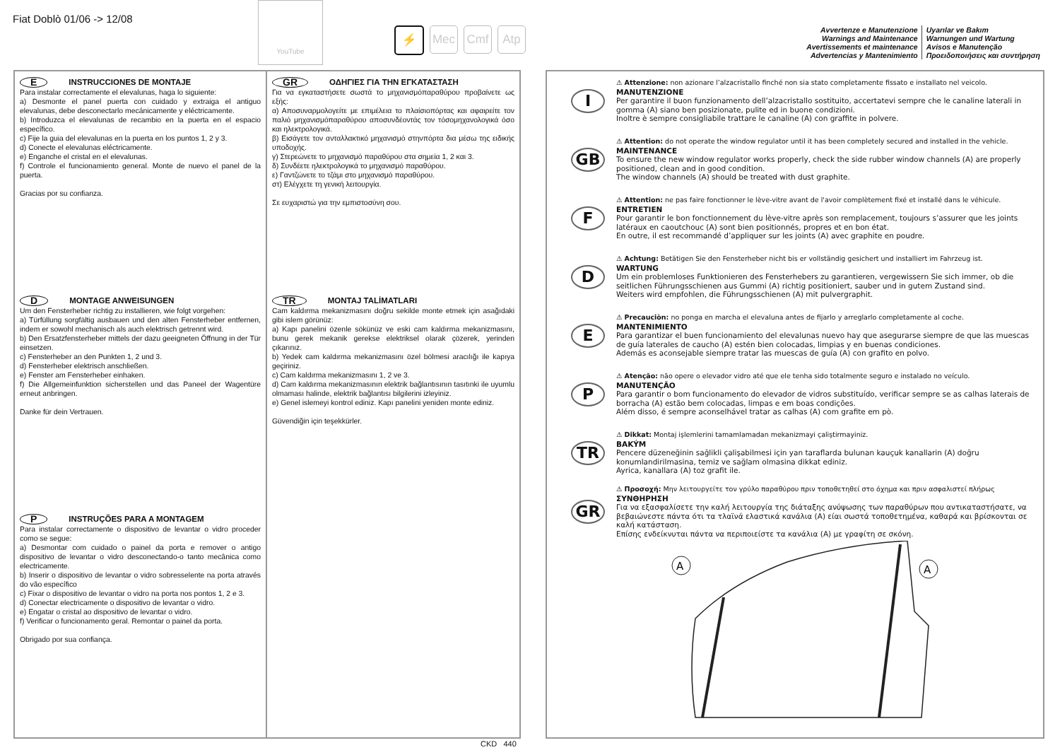Fiat Doblò 01/06 -> 12/08
YouTube
⚡ Mec Cmf Atp
Avvertenze e Manutenzione
Warnings and Maintenance
Avertissements et maintenance
Advertencias y Mantenimiento
Uyarılar ve Bakım
Warnungen und Wartung
Avisos e Manutenção
Προειδοποιήσεις και συντήρηση
E INSTRUCCIONES DE MONTAJE
Para instalar correctamente el elevalunas, haga lo siguiente:
a) Desmonte el panel puerta con cuidado y extraiga el antiguo elevalunas, debe desconectarlo mecánicamente y eléctricamente.
b) Introduzca el elevalunas de recambio en la puerta en el espacio específico.
c) Fije la guia del elevalunas en la puerta en los puntos 1, 2 y 3.
d) Conecte el elevalunas eléctricamente.
e) Enganche el cristal en el elevalunas.
f) Controle el funcionamiento general. Monte de nuevo el panel de la puerta.
Gracias por su confianza.
D MONTAGE ANWEISUNGEN
Um den Fensterheber richtig zu installieren, wie folgt vorgehen:
a) Türfüllung sorgfältig ausbauen und den alten Fensterheber entfernen, indem er sowohl mechanisch als auch elektrisch getrennt wird.
b) Den Ersatzfensterheber mittels der dazu geeigneten Öffnung in der Tür einsetzen.
c) Fensterheber an den Punkten 1, 2 und 3.
d) Fensterheber elektrisch anschließen.
e) Fenster am Fensterheber einhaken.
f) Die Allgemeinfunktion sicherstellen und das Paneel der Wagentüre erneut anbringen.
Danke für dein Vertrauen.
P INSTRUÇÕES PARA A MONTAGEM
Para instalar correctamente o dispositivo de levantar o vidro proceder como se segue:
a) Desmontar com cuidado o painel da porta e remover o antigo dispositivo de levantar o vidro desconectando-o tanto mecânica como electricamente.
b) Inserir o dispositivo de levantar o vidro sobresselente na porta através do vão específico
c) Fixar o dispositivo de levantar o vidro na porta nos pontos 1, 2 e 3.
d) Conectar electricamente o dispositivo de levantar o vidro.
e) Engatar o cristal ao dispositivo de levantar o vidro.
f) Verificar o funcionamento geral. Remontar o painel da porta.
Obrigado por sua confiança.
GR ΟΔΗΓΙΕΣ ΓΙΑ ΤΗΝ ΕΓΚΑΤΑΣΤΑΣΗ
Για να εγκαταστήσετε σωστά το μηχανισμόπαραθύρου προβαίνετε ως εξής:
α) Αποσυναρμολογείτε με επιμέλεια το πλαίσιοπόρτας και αφαιρείτε τον παλιό μηχανισμόπαραθύρου αποσυνδέοντάς τον τόσομηχανολογικά όσο και ηλεκτρολογικά.
β) Εισάγετε τον ανταλλακτικό μηχανισμό στηνπόρτα δια μέσω της ειδικής υποδοχής.
γ) Στερεώνετε το μηχανισμό παραθύρου στα σημεία 1, 2 και 3.
δ) Συνδέετε ηλεκτρολογικά το μηχανισμό παραθύρου.
ε) Γαντζώνετε το τζάμι στο μηχανισμό παραθύρου.
στ) Ελέγχετε τη γενική λειτουργία.
Σε ευχαριστώ για την εμπιστοσύνη σου.
TR MONTAJ TALİMATLARI
Cam kaldırma mekanizmasını doğru sekilde monte etmek için asağıdaki gibi islem görünüz:
a) Kapı panelini özenle sökünüz ve eski cam kaldırma mekanizmasını, bunu gerek mekanik gerekse elektriksel olarak çözerek, yerinden çıkarınız.
b) Yedek cam kaldırma mekanizmasını özel bölmesi aracılığı ile kapıya geçiriniz.
c) Cam kaldırma mekanizmasını 1, 2 ve 3.
d) Cam kaldırma mekanizmasının elektrik bağlantısının tasıtınki ile uyumlu olmaması halinde, elektrik bağlantısı bilgilerini izleyiniz.
e) Genel islemeyi kontrol ediniz. Kapı panelini yeniden monte ediniz.
Güvendiğin için teşekkürler.
I
⚠ Attenzione: non azionare l’alzacristallo finché non sia stato completamente fissato e installato nel veicolo.
MANUTENZIONE
Per garantire il buon funzionamento dell’alzacristallo sostituito, accertatevi sempre che le canaline laterali in gomma (A) siano ben posizionate, pulite ed in buone condizioni.
Inoltre è sempre consigliabile trattare le canaline (A) con graffite in polvere.
GB
⚠ Attention: do not operate the window regulator until it has been completely secured and installed in the vehicle.
MAINTENANCE
To ensure the new window regulator works properly, check the side rubber window channels (A) are properly positioned, clean and in good condition.
The window channels (A) should be treated with dust graphite.
F
⚠ Attention: ne pas faire fonctionner le lève-vitre avant de l'avoir complètement fixé et installé dans le véhicule.
ENTRETIEN
Pour garantir le bon fonctionnement du lève-vitre après son remplacement, toujours s’assurer que les joints latéraux en caoutchouc (A) sont bien positionnés, propres et en bon état.
En outre, il est recommandé d’appliquer sur les joints (A) avec graphite en poudre.
D
⚠ Achtung: Betätigen Sie den Fensterheber nicht bis er vollständig gesichert und installiert im Fahrzeug ist.
WARTUNG
Um ein problemloses Funktionieren des Fensterhebers zu garantieren, vergewissern Sie sich immer, ob die seitlichen Führungsschienen aus Gummi (A) richtig positioniert, sauber und in gutem Zustand sind.
Weiters wird empfohlen, die Führungsschienen (A) mit pulvergraphit.
E
⚠ Precauciòn: no ponga en marcha el elevaluna antes de fijarlo y arreglarlo completamente al coche.
MANTENIMIENTO
Para garantizar el buen funcionamiento del elevalunas nuevo hay que asegurarse siempre de que las muescas de guía laterales de caucho (A) estén bien colocadas, limpias y en buenas condiciones.
Además es aconsejable siempre tratar las muescas de guía (A) con grafito en polvo.
P
⚠ Atenção: não opere o elevador vidro até que ele tenha sido totalmente seguro e instalado no veículo.
MANUTENÇÃO
Para garantir o bom funcionamento do elevador de vidros substituído, verificar sempre se as calhas laterais de borracha (A) estão bem colocadas, limpas e em boas condições.
Além disso, é sempre aconselhável tratar as calhas (A) com grafite em pò.
TR
⚠ Dikkat: Montaj işlemlerini tamamlamadan mekanizmayi çaliştirmayiniz.
BAKÝM
Pencere düzeneğinin sağlikli çalişabilmesi için yan taraflarda bulunan kauçuk kanallarin (A) doğru konumlandirilmasina, temiz ve sağlam olmasina dikkat ediniz.
Ayrica, kanallara (A) toz grafit ile.
GR
⚠ Προσοχή: Μην λειτουργείτε τον γρύλο παραθύρου πριν τοποθετηθεί στο όχημα και πριν ασφαλιστεί πλήρως
ΣΥΝΘΗΡΗΣΗ
Για να εξασφαλίσετε την καλή λειτουργία της διάταξης ανύψωσης των παραθύρων που αντικαταστήσατε, να βεβαιώνεστε πάντα ότι τα τλαϊνά ελαστικά κανάλια (A) είαι σωστά τοποθετημένα, καθαρά και βρίσκονται σε καλή κατάσταση.
Επίσης ενδείκνυται πάντα να περιποιείστε τα κανάλια (A) με γραφίτη σε σκόνη.
A
A
CKD 440